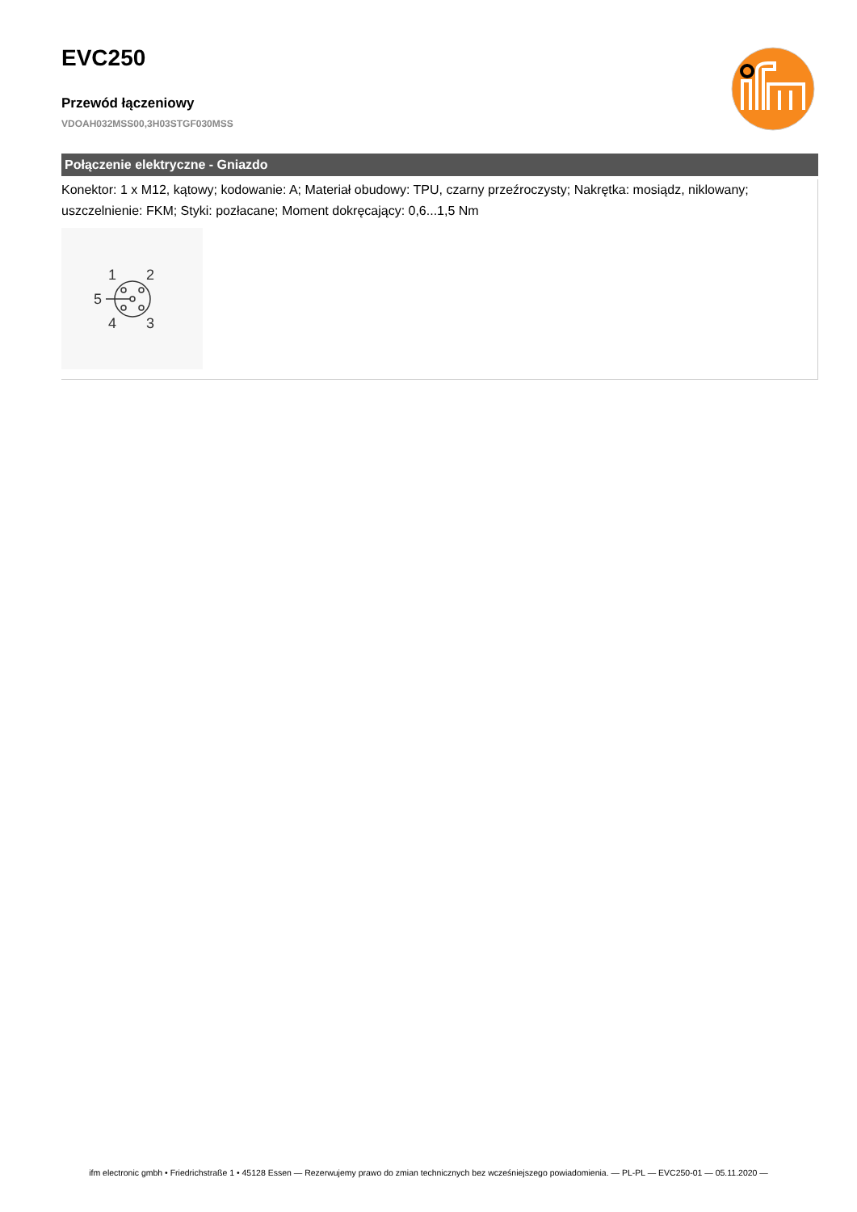EVC250
Przewód łączeniowy
VDOAH032MSS00,3H03STGF030MSS
Połączenie elektryczne - Gniazdo
Konektor: 1 x M12, kątowy; kodowanie: A; Materiał obudowy: TPU, czarny przeźroczysty; Nakrętka: mosiądz, niklowany; uszczelnienie: FKM; Styki: pozłacane; Moment dokręcający: 0,6...1,5 Nm
1
2
5
4
3
ifm electronic gmbh • Friedrichstraße 1 • 45128 Essen — Rezerwujemy prawo do zmian technicznych bez wcześniejszego powiadomienia. — PL-PL — EVC250-01 — 05.11.2020 —